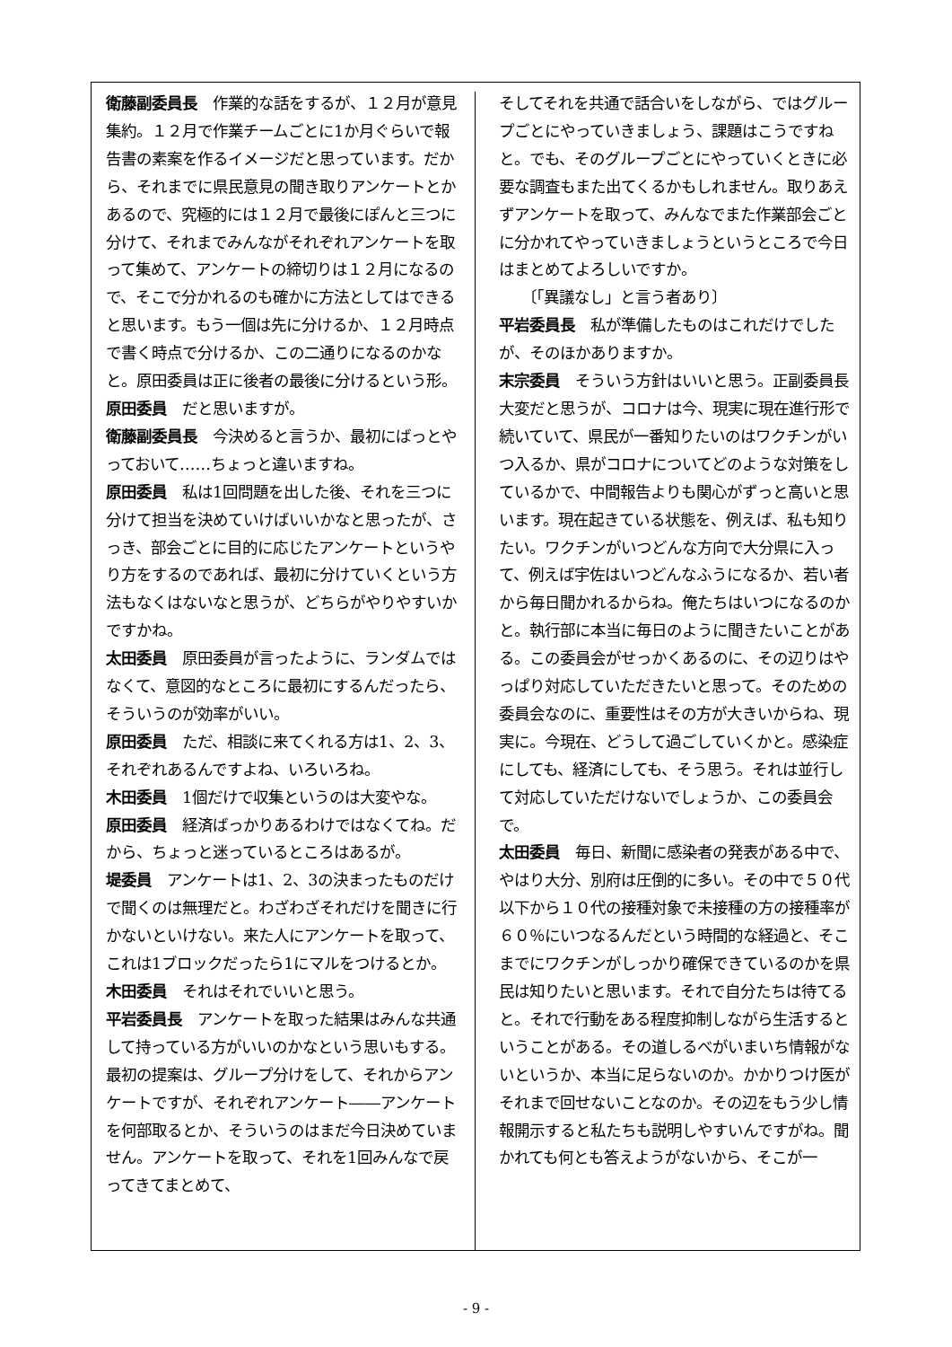衛藤副委員長　作業的な話をするが、１２月が意見集約。１２月で作業チームごとに1か月ぐらいで報告書の素案を作るイメージだと思っています。だから、それまでに県民意見の聞き取りアンケートとかあるので、究極的には１２月で最後にぽんと三つに分けて、それまでみんながそれぞれアンケートを取って集めて、アンケートの締切りは１２月になるので、そこで分かれるのも確かに方法としてはできると思います。もう一個は先に分けるか、１２月時点で書く時点で分けるか、この二通りになるのかなと。原田委員は正に後者の最後に分けるという形。
原田委員　だと思いますが。
衛藤副委員長　今決めると言うか、最初にばっとやっておいて……ちょっと違いますね。
原田委員　私は1回問題を出した後、それを三つに分けて担当を決めていけばいいかなと思ったが、さっき、部会ごとに目的に応じたアンケートというやり方をするのであれば、最初に分けていくという方法もなくはないなと思うが、どちらがやりやすいかですかね。
太田委員　原田委員が言ったように、ランダムではなくて、意図的なところに最初にするんだったら、そういうのが効率がいい。
原田委員　ただ、相談に来てくれる方は1、2、3、それぞれあるんですよね、いろいろね。
木田委員　1個だけで収集というのは大変やな。
原田委員　経済ばっかりあるわけではなくてね。だから、ちょっと迷っているところはあるが。
堤委員　アンケートは1、2、3の決まったものだけで聞くのは無理だと。わざわざそれだけを聞きに行かないといけない。来た人にアンケートを取って、これは1ブロックだったら1にマルをつけるとか。
木田委員　それはそれでいいと思う。
平岩委員長　アンケートを取った結果はみんな共通して持っている方がいいのかなという思いもする。最初の提案は、グループ分けをして、それからアンケートですが、それぞれアンケート――アンケートを何部取るとか、そういうのはまだ今日決めていません。アンケートを取って、それを1回みんなで戻ってきてまとめて、
そしてそれを共通で話合いをしながら、ではグループごとにやっていきましょう、課題はこうですねと。でも、そのグループごとにやっていくときに必要な調査もまた出てくるかもしれません。取りあえずアンケートを取って、みんなでまた作業部会ごとに分かれてやっていきましょうというところで今日はまとめてよろしいですか。
　　〔「異議なし」と言う者あり〕
平岩委員長　私が準備したものはこれだけでしたが、そのほかありますか。
末宗委員　そういう方針はいいと思う。正副委員長大変だと思うが、コロナは今、現実に現在進行形で続いていて、県民が一番知りたいのはワクチンがいつ入るか、県がコロナについてどのような対策をしているかで、中間報告よりも関心がずっと高いと思います。現在起きている状態を、例えば、私も知りたい。ワクチンがいつどんな方向で大分県に入って、例えば宇佐はいつどんなふうになるか、若い者から毎日聞かれるからね。俺たちはいつになるのかと。執行部に本当に毎日のように聞きたいことがある。この委員会がせっかくあるのに、その辺りはやっぱり対応していただきたいと思って。そのための委員会なのに、重要性はその方が大きいからね、現実に。今現在、どうして過ごしていくかと。感染症にしても、経済にしても、そう思う。それは並行して対応していただけないでしょうか、この委員会で。
太田委員　毎日、新聞に感染者の発表がある中で、やはり大分、別府は圧倒的に多い。その中で５０代以下から１０代の接種対象で未接種の方の接種率が６０％にいつなるんだという時間的な経過と、そこまでにワクチンがしっかり確保できているのかを県民は知りたいと思います。それで自分たちは待てると。それで行動をある程度抑制しながら生活するということがある。その道しるべがいまいち情報がないというか、本当に足らないのか。かかりつけ医がそれまで回せないことなのか。その辺をもう少し情報開示すると私たちも説明しやすいんですがね。聞かれても何とも答えようがないから、そこが一
- 9 -